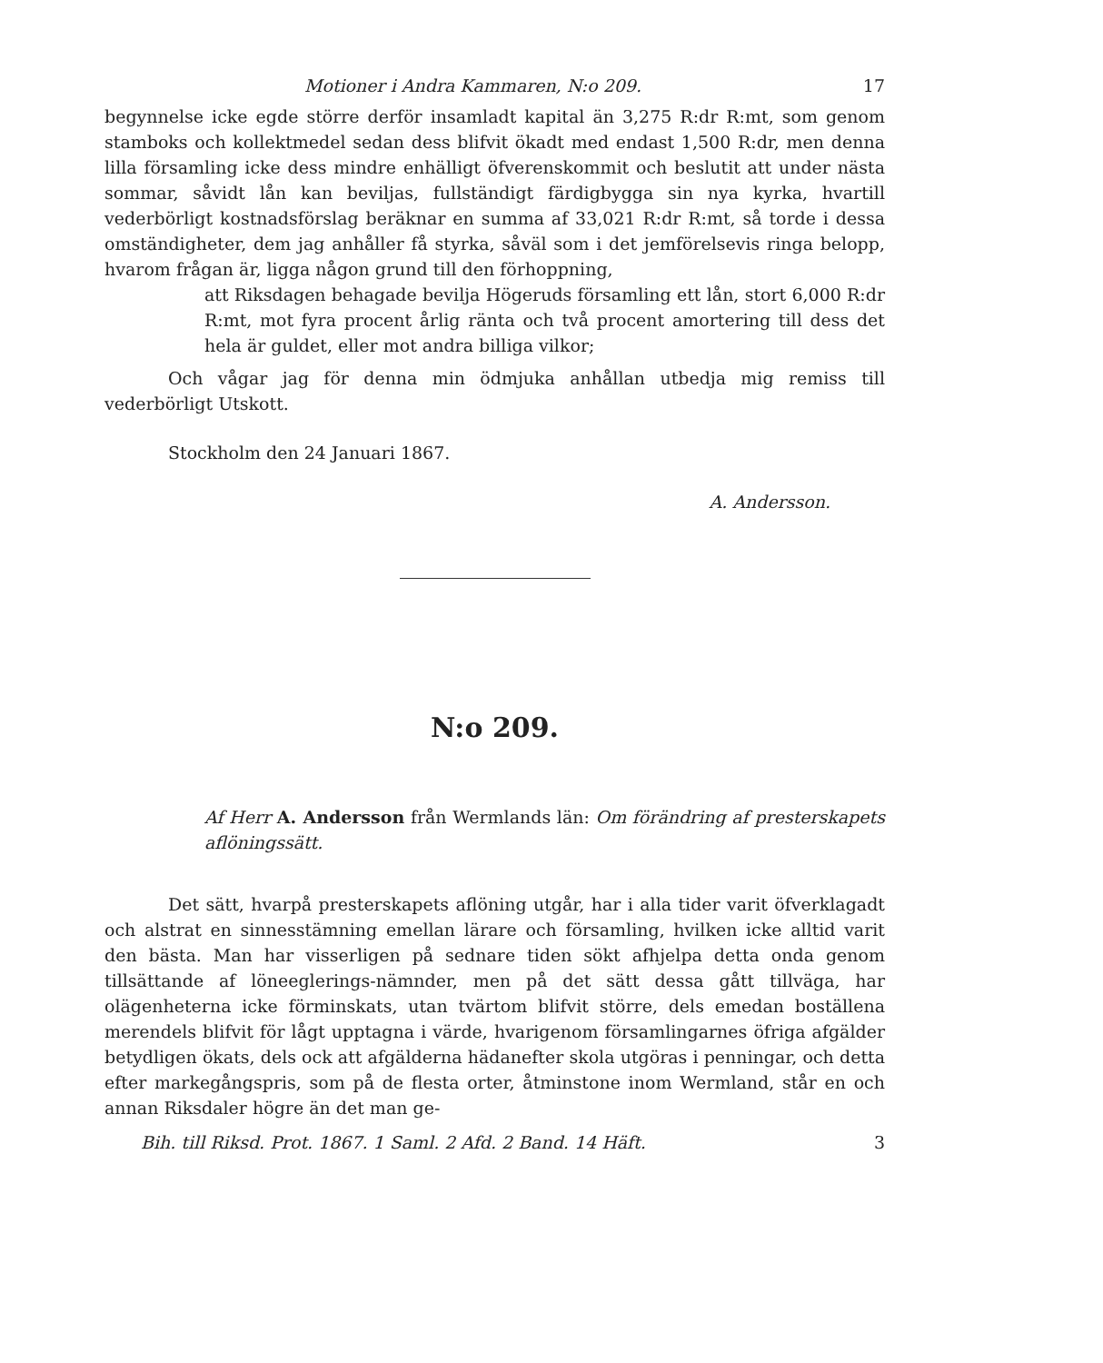Motioner i Andra Kammaren, N:o 209. 17
begynnelse icke egde större derför insamladt kapital än 3,275 R:dr R:mt, som genom stamboks och kollektmedel sedan dess blifvit ökadt med endast 1,500 R:dr, men denna lilla församling icke dess mindre enhälligt öfverenskommit och beslutit att under nästa sommar, såvidt lån kan beviljas, fullständigt färdigbygga sin nya kyrka, hvartill vederbörligt kostnadsförslag beräknar en summa af 33,021 R:dr R:mt, så torde i dessa omständigheter, dem jag anhåller få styrka, såväl som i det jemförelsevis ringa belopp, hvarom frågan är, ligga någon grund till den förhoppning,
att Riksdagen behagade bevilja Högeruds församling ett lån, stort 6,000 R:dr R:mt, mot fyra procent årlig ränta och två procent amortering till dess det hela är guldet, eller mot andra billiga vilkor;
Och vågar jag för denna min ödmjuka anhållan utbedja mig remiss till vederbörligt Utskott.
Stockholm den 24 Januari 1867.
A. Andersson.
N:o 209.
Af Herr A. Andersson från Wermlands län: Om förändring af presterskapets aflöningssätt.
Det sätt, hvarpå presterskapets aflöning utgår, har i alla tider varit öfverklagadt och alstrat en sinnesstämning emellan lärare och församling, hvilken icke alltid varit den bästa. Man har visserligen på sednare tiden sökt afhjelpa detta onda genom tillsättande af löneeglerings-nämnder, men på det sätt dessa gått tillväga, har olägenheterna icke förminskats, utan tvärtom blifvit större, dels emedan boställena merendels blifvit för lågt upptagna i värde, hvarigenom församlingarnes öfriga afgälder betydligen ökats, dels ock att afgälderna hädanefter skola utgöras i penningar, och detta efter markegångspris, som på de flesta orter, åtminstone inom Wermland, står en och annan Riksdaler högre än det man ge-
Bih. till Riksd. Prot. 1867. 1 Saml. 2 Afd. 2 Band. 14 Häft. 3